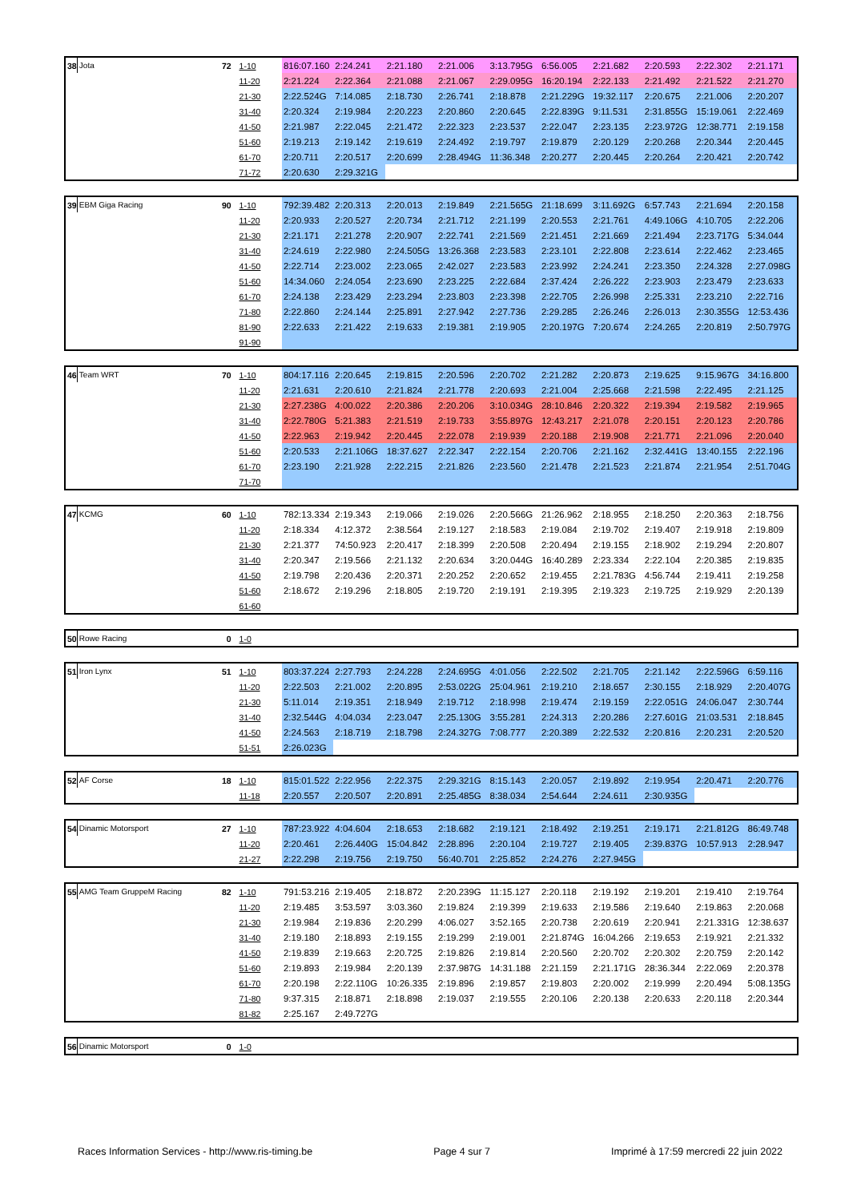| 38 | Jota | 72 | 1-10 | 816:07.160 | 2:24.241 | 2:21.180 | 2:21.006 | 3:13.795G | 6:56.005 | 2:21.682 | 2:20.593 | 2:22.302 | 2:21.171 |
| | | | 11-20 | 2:21.224 | 2:22.364 | 2:21.088 | 2:21.067 | 2:29.095G | 16:20.194 | 2:22.133 | 2:21.492 | 2:21.522 | 2:21.270 |
| | | | 21-30 | 2:22.524G | 7:14.085 | 2:18.730 | 2:26.741 | 2:18.878 | 2:21.229G | 19:32.117 | 2:20.675 | 2:21.006 | 2:20.207 |
| | | | 31-40 | 2:20.324 | 2:19.984 | 2:20.223 | 2:20.860 | 2:20.645 | 2:22.839G | 9:11.531 | 2:31.855G | 15:19.061 | 2:22.469 |
| | | | 41-50 | 2:21.987 | 2:22.045 | 2:21.472 | 2:22.323 | 2:23.537 | 2:22.047 | 2:23.135 | 2:23.972G | 12:38.771 | 2:19.158 |
| | | | 51-60 | 2:19.213 | 2:19.142 | 2:19.619 | 2:24.492 | 2:19.797 | 2:19.879 | 2:20.129 | 2:20.268 | 2:20.344 | 2:20.445 |
| | | | 61-70 | 2:20.711 | 2:20.517 | 2:20.699 | 2:28.494G | 11:36.348 | 2:20.277 | 2:20.445 | 2:20.264 | 2:20.421 | 2:20.742 |
| | | | 71-72 | 2:20.630 | 2:29.321G | | | | | | | | |
| 39 | EBM Giga Racing | 90 | 1-10 | 792:39.482 | 2:20.313 | 2:20.013 | 2:19.849 | 2:21.565G | 21:18.699 | 3:11.692G | 6:57.743 | 2:21.694 | 2:20.158 |
| | | | 11-20 | 2:20.933 | 2:20.527 | 2:20.734 | 2:21.712 | 2:21.199 | 2:20.553 | 2:21.761 | 4:49.106G | 4:10.705 | 2:22.206 |
| | | | 21-30 | 2:21.171 | 2:21.278 | 2:20.907 | 2:22.741 | 2:21.569 | 2:21.451 | 2:21.669 | 2:21.494 | 2:23.717G | 5:34.044 |
| | | | 31-40 | 2:24.619 | 2:22.980 | 2:24.505G | 13:26.368 | 2:23.583 | 2:23.101 | 2:22.808 | 2:23.614 | 2:22.462 | 2:23.465 |
| | | | 41-50 | 2:22.714 | 2:23.002 | 2:23.065 | 2:42.027 | 2:23.583 | 2:23.992 | 2:24.241 | 2:23.350 | 2:24.328 | 2:27.098G |
| | | | 51-60 | 14:34.060 | 2:24.054 | 2:23.690 | 2:23.225 | 2:22.684 | 2:37.424 | 2:26.222 | 2:23.903 | 2:23.479 | 2:23.633 |
| | | | 61-70 | 2:24.138 | 2:23.429 | 2:23.294 | 2:23.803 | 2:23.398 | 2:22.705 | 2:26.998 | 2:25.331 | 2:23.210 | 2:22.716 |
| | | | 71-80 | 2:22.860 | 2:24.144 | 2:25.891 | 2:27.942 | 2:27.736 | 2:29.285 | 2:26.246 | 2:26.013 | 2:30.355G | 12:53.436 |
| | | | 81-90 | 2:22.633 | 2:21.422 | 2:19.633 | 2:19.381 | 2:19.905 | 2:20.197G | 7:20.674 | 2:24.265 | 2:20.819 | 2:50.797G |
| | | | 91-90 | | | | | | | | | | |
| 46 | Team WRT | 70 | 1-10 | 804:17.116 | 2:20.645 | 2:19.815 | 2:20.596 | 2:20.702 | 2:21.282 | 2:20.873 | 2:19.625 | 9:15.967G | 34:16.800 |
| | | | 11-20 | 2:21.631 | 2:20.610 | 2:21.824 | 2:21.778 | 2:20.693 | 2:21.004 | 2:25.668 | 2:21.598 | 2:22.495 | 2:21.125 |
| | | | 21-30 | 2:27.238G | 4:00.022 | 2:20.386 | 2:20.206 | 3:10.034G | 28:10.846 | 2:20.322 | 2:19.394 | 2:19.582 | 2:19.965 |
| | | | 31-40 | 2:22.780G | 5:21.383 | 2:21.519 | 2:19.733 | 3:55.897G | 12:43.217 | 2:21.078 | 2:20.151 | 2:20.123 | 2:20.786 |
| | | | 41-50 | 2:22.963 | 2:19.942 | 2:20.445 | 2:22.078 | 2:19.939 | 2:20.188 | 2:19.908 | 2:21.771 | 2:21.096 | 2:20.040 |
| | | | 51-60 | 2:20.533 | 2:21.106G | 18:37.627 | 2:22.347 | 2:22.154 | 2:20.706 | 2:21.162 | 2:32.441G | 13:40.155 | 2:22.196 |
| | | | 61-70 | 2:23.190 | 2:21.928 | 2:22.215 | 2:21.826 | 2:23.560 | 2:21.478 | 2:21.523 | 2:21.874 | 2:21.954 | 2:51.704G |
| | | | 71-70 | | | | | | | | | | |
| 47 | KCMG | 60 | 1-10 | 782:13.334 | 2:19.343 | 2:19.066 | 2:19.026 | 2:20.566G | 21:26.962 | 2:18.955 | 2:18.250 | 2:20.363 | 2:18.756 |
| | | | 11-20 | 2:18.334 | 4:12.372 | 2:38.564 | 2:19.127 | 2:18.583 | 2:19.084 | 2:19.702 | 2:19.407 | 2:19.918 | 2:19.809 |
| | | | 21-30 | 2:21.377 | 74:50.923 | 2:20.417 | 2:18.399 | 2:20.508 | 2:20.494 | 2:19.155 | 2:18.902 | 2:19.294 | 2:20.807 |
| | | | 31-40 | 2:20.347 | 2:19.566 | 2:21.132 | 2:20.634 | 3:20.044G | 16:40.289 | 2:23.334 | 2:22.104 | 2:20.385 | 2:19.835 |
| | | | 41-50 | 2:19.798 | 2:20.436 | 2:20.371 | 2:20.252 | 2:20.652 | 2:19.455 | 2:21.783G | 4:56.744 | 2:19.411 | 2:19.258 |
| | | | 51-60 | 2:18.672 | 2:19.296 | 2:18.805 | 2:19.720 | 2:19.191 | 2:19.395 | 2:19.323 | 2:19.725 | 2:19.929 | 2:20.139 |
| | | | 61-60 | | | | | | | | | | |
| 50 | Rowe Racing | 0 | 1-0 | |
| 51 | Iron Lynx | 51 | 1-10 | 803:37.224 | 2:27.793 | 2:24.228 | 2:24.695G | 4:01.056 | 2:22.502 | 2:21.705 | 2:21.142 | 2:22.596G | 6:59.116 |
| | | | 11-20 | 2:22.503 | 2:21.002 | 2:20.895 | 2:53.022G | 25:04.961 | 2:19.210 | 2:18.657 | 2:30.155 | 2:18.929 | 2:20.407G |
| | | | 21-30 | 5:11.014 | 2:19.351 | 2:18.949 | 2:19.712 | 2:18.998 | 2:19.474 | 2:19.159 | 2:22.051G | 24:06.047 | 2:30.744 |
| | | | 31-40 | 2:32.544G | 4:04.034 | 2:23.047 | 2:25.130G | 3:55.281 | 2:24.313 | 2:20.286 | 2:27.601G | 21:03.531 | 2:18.845 |
| | | | 41-50 | 2:24.563 | 2:18.719 | 2:18.798 | 2:24.327G | 7:08.777 | 2:20.389 | 2:22.532 | 2:20.816 | 2:20.231 | 2:20.520 |
| | | | 51-51 | 2:26.023G | | | | | | | | | |
| 52 | AF Corse | 18 | 1-10 | 815:01.522 | 2:22.956 | 2:22.375 | 2:29.321G | 8:15.143 | 2:20.057 | 2:19.892 | 2:19.954 | 2:20.471 | 2:20.776 |
| | | | 11-18 | 2:20.557 | 2:20.507 | 2:20.891 | 2:25.485G | 8:38.034 | 2:54.644 | 2:24.611 | 2:30.935G | | |
| 54 | Dinamic Motorsport | 27 | 1-10 | 787:23.922 | 4:04.604 | 2:18.653 | 2:18.682 | 2:19.121 | 2:18.492 | 2:19.251 | 2:19.171 | 2:21.812G | 86:49.748 |
| | | | 11-20 | 2:20.461 | 2:26.440G | 15:04.842 | 2:28.896 | 2:20.104 | 2:19.727 | 2:19.405 | 2:39.837G | 10:57.913 | 2:28.947 |
| | | | 21-27 | 2:22.298 | 2:19.756 | 2:19.750 | 56:40.701 | 2:25.852 | 2:24.276 | 2:27.945G | | | |
| 55 | AMG Team GruppeM Racing | 82 | 1-10 | 791:53.216 | 2:19.405 | 2:18.872 | 2:20.239G | 11:15.127 | 2:20.118 | 2:19.192 | 2:19.201 | 2:19.410 | 2:19.764 |
| | | | 11-20 | 2:19.485 | 3:53.597 | 3:03.360 | 2:19.824 | 2:19.399 | 2:19.633 | 2:19.586 | 2:19.640 | 2:19.863 | 2:20.068 |
| | | | 21-30 | 2:19.984 | 2:19.836 | 2:20.299 | 4:06.027 | 3:52.165 | 2:20.738 | 2:20.619 | 2:20.941 | 2:21.331G | 12:38.637 |
| | | | 31-40 | 2:19.180 | 2:18.893 | 2:19.155 | 2:19.299 | 2:19.001 | 2:21.874G | 16:04.266 | 2:19.653 | 2:19.921 | 2:21.332 |
| | | | 41-50 | 2:19.839 | 2:19.663 | 2:20.725 | 2:19.826 | 2:19.814 | 2:20.560 | 2:20.702 | 2:20.302 | 2:20.759 | 2:20.142 |
| | | | 51-60 | 2:19.893 | 2:19.984 | 2:20.139 | 2:37.987G | 14:31.188 | 2:21.159 | 2:21.171G | 28:36.344 | 2:22.069 | 2:20.378 |
| | | | 61-70 | 2:20.198 | 2:22.110G | 10:26.335 | 2:19.896 | 2:19.857 | 2:19.803 | 2:20.002 | 2:19.999 | 2:20.494 | 5:08.135G |
| | | | 71-80 | 9:37.315 | 2:18.871 | 2:18.898 | 2:19.037 | 2:19.555 | 2:20.106 | 2:20.138 | 2:20.633 | 2:20.118 | 2:20.344 |
| | | | 81-82 | 2:25.167 | 2:49.727G | | | | | | | | |
| 56 | Dinamic Motorsport | 0 | 1-0 | |
Races Information Services - http://www.ris-timing.be Page 4 sur 7 Imprimé à 17:59 mercredi 22 juin 2022